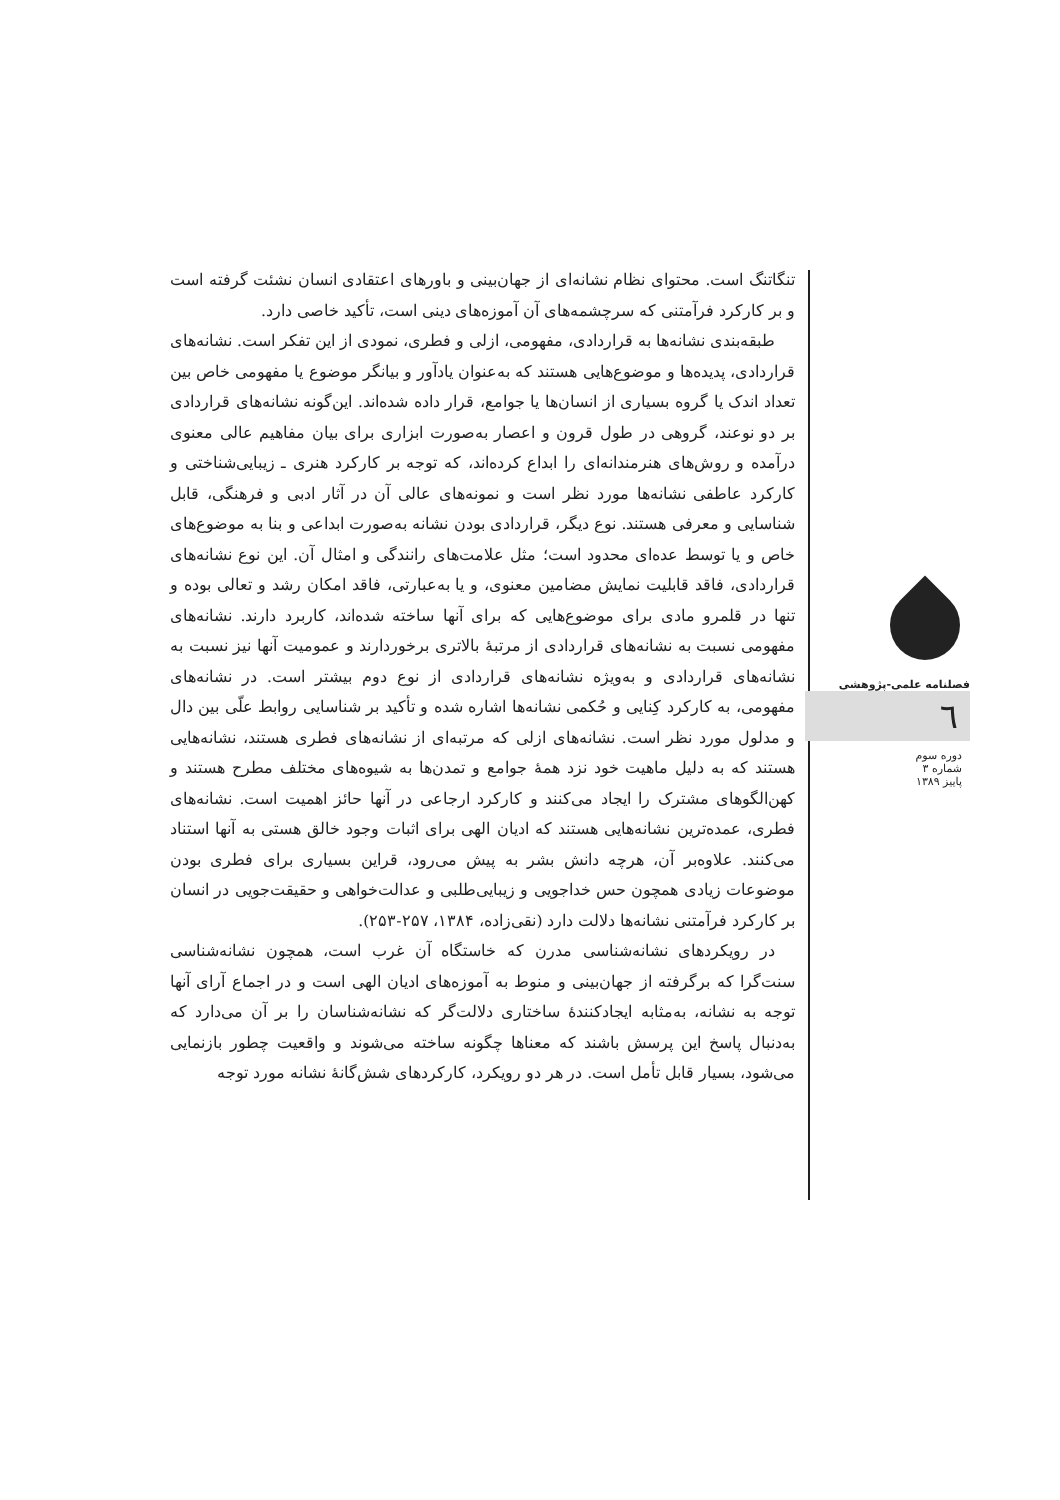تنگاتنگ است. محتوای نظام نشانه‌ای از جهان‌بینی و باورهای اعتقادی انسان نشئت گرفته است و بر کارکرد فرآمتنی که سرچشمه‌های آن آموزه‌های دینی است، تأکید خاصی دارد.
طبقه‌بندی نشانه‌ها به قراردادی، مفهومی، ازلی و فطری، نمودی از این تفکر است. نشانه‌های قراردادی، پدیده‌ها و موضوع‌هایی هستند که به‌عنوان یادآور و بیانگر موضوع یا مفهومی خاص بین تعداد اندک یا گروه بسیاری از انسان‌ها یا جوامع، قرار داده شده‌اند. این‌گونه نشانه‌های قراردادی بر دو نوعند، گروهی در طول قرون و اعصار به‌صورت ابزاری برای بیان مفاهیم عالی معنوی درآمده و روش‌های هنرمندانه‌ای را ابداع کرده‌اند، که توجه بر کارکرد هنری ـ زیبایی‌شناختی و کارکرد عاطفی نشانه‌ها مورد نظر است و نمونه‌های عالی آن در آثار ادبی و فرهنگی، قابل شناسایی و معرفی هستند. نوع دیگر، قراردادی بودن نشانه به‌صورت ابداعی و بنا به موضوع‌های خاص و یا توسط عده‌ای محدود است؛ مثل علامت‌های رانندگی و امثال آن. این نوع نشانه‌های قراردادی، فاقد قابلیت نمایش مضامین معنوی، و یا به‌عبارتی، فاقد امکان رشد و تعالی بوده و تنها در قلمرو مادی برای موضوع‌هایی که برای آنها ساخته شده‌اند، کاربرد دارند. نشانه‌های مفهومی نسبت به نشانه‌های قراردادی از مرتبهٔ بالاتری برخوردارند و عمومیت آنها نیز نسبت به نشانه‌های قراردادی و به‌ویژه نشانه‌های قراردادی از نوع دوم بیشتر است. در نشانه‌های مفهومی، به کارکرد کِنایی و حُکمی نشانه‌ها اشاره شده و تأکید بر شناسایی روابط علّی بین دال و مدلول مورد نظر است. نشانه‌های ازلی که مرتبه‌ای از نشانه‌های فطری هستند، نشانه‌هایی هستند که به دلیل ماهیت خود نزد همهٔ جوامع و تمدن‌ها به شیوه‌های مختلف مطرح هستند و کهن‌الگوهای مشترک را ایجاد می‌کنند و کارکرد ارجاعی در آنها حائز اهمیت است. نشانه‌های فطری، عمده‌ترین نشانه‌هایی هستند که ادیان الهی برای اثبات وجود خالق هستی به آنها استناد می‌کنند. علاوه‌بر آن، هرچه دانش بشر به پیش می‌رود، قراین بسیاری برای فطری بودن موضوعات زیادی همچون حس خداجویی و زیبایی‌طلبی و عدالت‌خواهی و حقیقت‌جویی در انسان بر کارکرد فرآمتنی نشانه‌ها دلالت دارد (نقی‌زاده، ۱۳۸۴، ۲۵۷-۲۵۳).
در رویکردهای نشانه‌شناسی مدرن که خاستگاه آن غرب است، همچون نشانه‌شناسی سنت‌گرا که برگرفته از جهان‌بینی و منوط به آموزه‌های ادیان الهی است و در اجماع آرای آنها توجه به نشانه، به‌مثابه ایجادکنندهٔ ساختاری دلالت‌گر که نشانه‌شناسان را بر آن می‌دارد که به‌دنبال پاسخ این پرسش باشند که معناها چگونه ساخته می‌شوند و واقعیت چطور بازنمایی می‌شود، بسیار قابل تأمل است. در هر دو رویکرد، کارکردهای شش‌گانهٔ نشانه مورد توجه
فصلنامه علمی-پژوهشی
٦
دوره سوم
شماره ۳
پاییز ۱۳۸۹